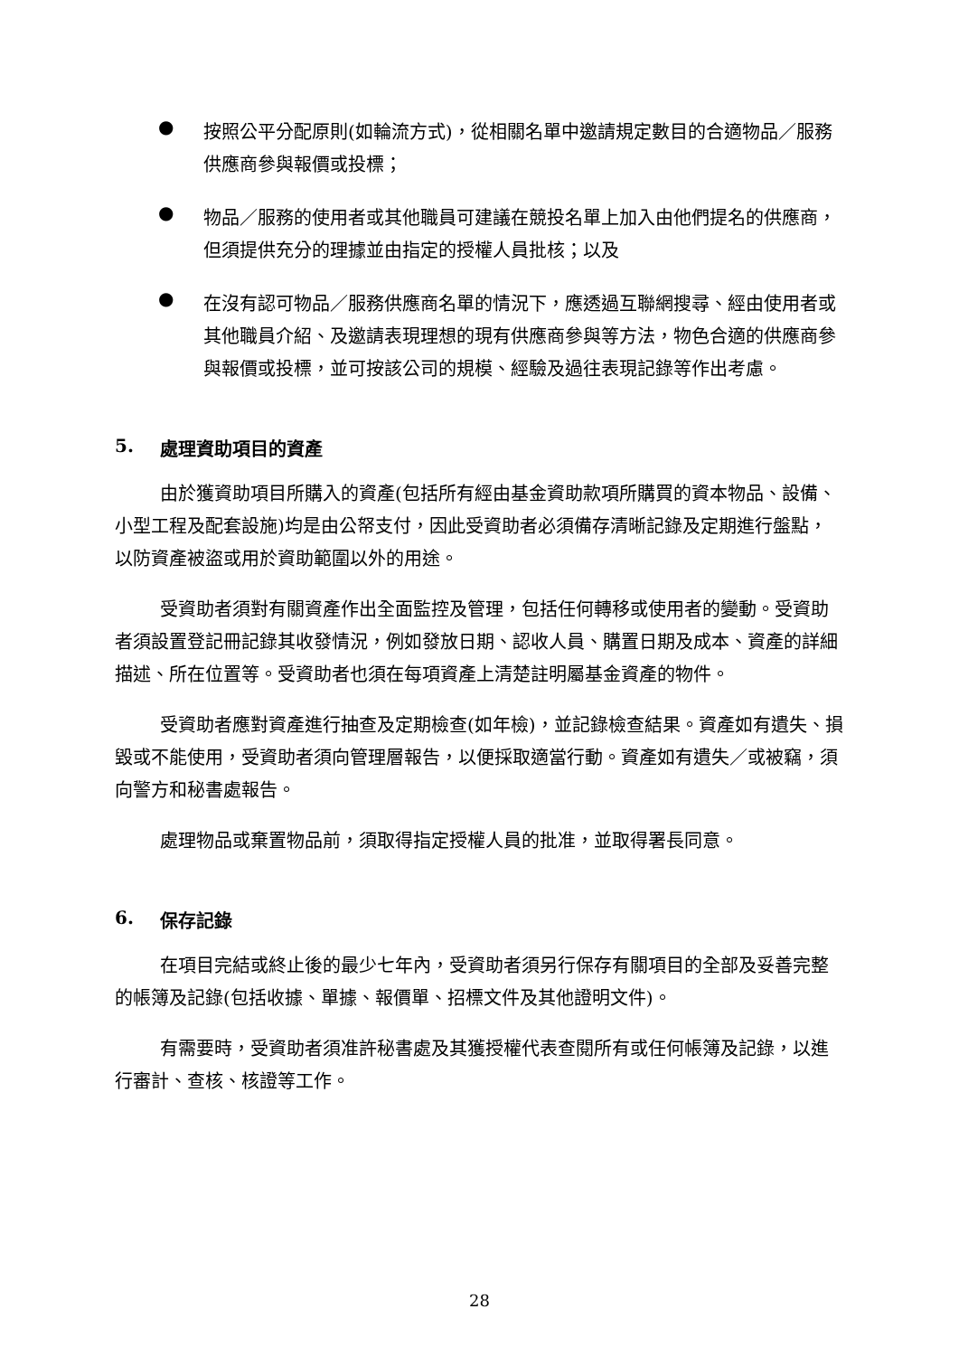●
按照公平分配原則(如輪流方式)，從相關名單中邀請規定數目的合適物品／服務供應商參與報價或投標；
●
物品／服務的使用者或其他職員可建議在競投名單上加入由他們提名的供應商，但須提供充分的理據並由指定的授權人員批核；以及
●
在沒有認可物品／服務供應商名單的情況下，應透過互聯網搜尋、經由使用者或其他職員介紹、及邀請表現理想的現有供應商參與等方法，物色合適的供應商參與報價或投標，並可按該公司的規模、經驗及過往表現記錄等作出考慮。
5. 處理資助項目的資產
由於獲資助項目所購入的資產(包括所有經由基金資助款項所購買的資本物品、設備、小型工程及配套設施)均是由公帑支付，因此受資助者必須備存清晰記錄及定期進行盤點，以防資產被盜或用於資助範圍以外的用途。
受資助者須對有關資產作出全面監控及管理，包括任何轉移或使用者的變動。受資助者須設置登記冊記錄其收發情況，例如發放日期、認收人員、購置日期及成本、資產的詳細描述、所在位置等。受資助者也須在每項資產上清楚註明屬基金資產的物件。
受資助者應對資產進行抽查及定期檢查(如年檢)，並記錄檢查結果。資產如有遺失、損毀或不能使用，受資助者須向管理層報告，以便採取適當行動。資產如有遺失／或被竊，須向警方和秘書處報告。
處理物品或棄置物品前，須取得指定授權人員的批准，並取得署長同意。
6. 保存記錄
在項目完結或終止後的最少七年內，受資助者須另行保存有關項目的全部及妥善完整的帳簿及記錄(包括收據、單據、報價單、招標文件及其他證明文件)。
有需要時，受資助者須准許秘書處及其獲授權代表查閱所有或任何帳簿及記錄，以進行審計、查核、核證等工作。
28